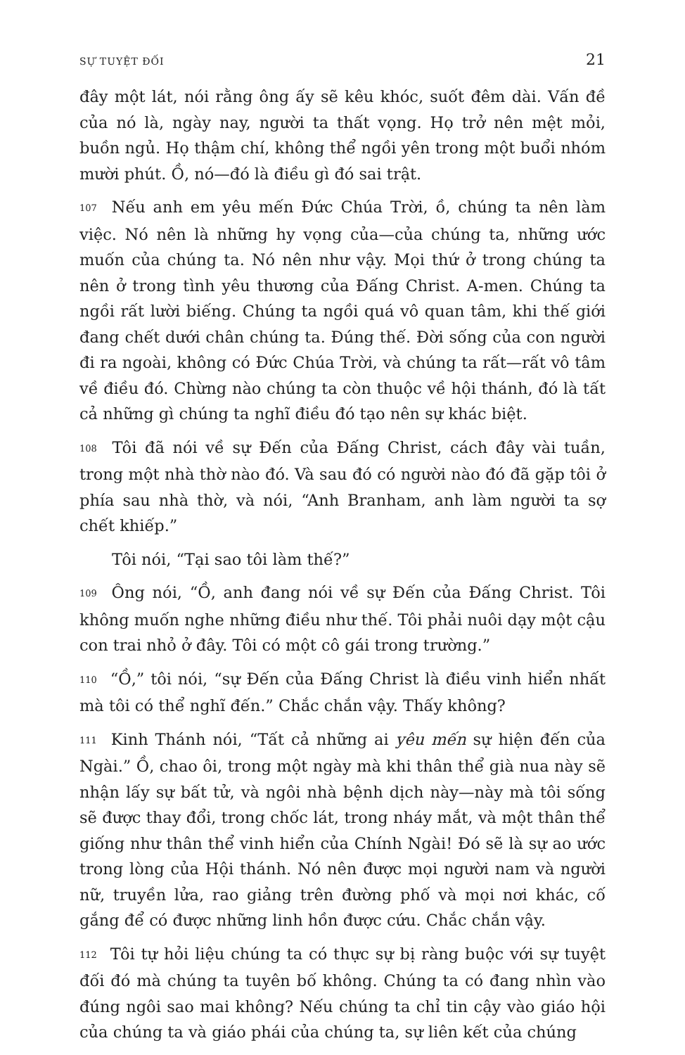SỰ TUYỆT ĐỐI 21
đây một lát, nói rằng ông ấy sẽ kêu khóc, suốt đêm dài. Vấn đề của nó là, ngày nay, người ta thất vọng. Họ trở nên mệt mỏi, buồn ngủ. Họ thậm chí, không thể ngồi yên trong một buổi nhóm mười phút. Ồ, nó—đó là điều gì đó sai trật.
107 Nếu anh em yêu mến Đức Chúa Trời, ồ, chúng ta nên làm việc. Nó nên là những hy vọng của—của chúng ta, những ước muốn của chúng ta. Nó nên như vậy. Mọi thứ ở trong chúng ta nên ở trong tình yêu thương của Đấng Christ. A-men. Chúng ta ngồi rất lười biếng. Chúng ta ngồi quá vô quan tâm, khi thế giới đang chết dưới chân chúng ta. Đúng thế. Đời sống của con người đi ra ngoài, không có Đức Chúa Trời, và chúng ta rất—rất vô tâm về điều đó. Chừng nào chúng ta còn thuộc về hội thánh, đó là tất cả những gì chúng ta nghĩ điều đó tạo nên sự khác biệt.
108 Tôi đã nói về sự Đến của Đấng Christ, cách đây vài tuần, trong một nhà thờ nào đó. Và sau đó có người nào đó đã gặp tôi ở phía sau nhà thờ, và nói, “Anh Branham, anh làm người ta sợ chết khiếp.”
Tôi nói, “Tại sao tôi làm thế?”
109 Ông nói, “Ồ, anh đang nói về sự Đến của Đấng Christ. Tôi không muốn nghe những điều như thế. Tôi phải nuôi dạy một cậu con trai nhỏ ở đây. Tôi có một cô gái trong trường.”
110 “Ồ,” tôi nói, “sự Đến của Đấng Christ là điều vinh hiển nhất mà tôi có thể nghĩ đến.” Chắc chắn vậy. Thấy không?
111 Kinh Thánh nói, “Tất cả những ai yêu mến sự hiện đến của Ngài.” Ồ, chao ôi, trong một ngày mà khi thân thể già nua này sẽ nhận lấy sự bất tử, và ngôi nhà bệnh dịch này—này mà tôi sống sẽ được thay đổi, trong chốc lát, trong nháy mắt, và một thân thể giống như thân thể vinh hiển của Chính Ngài! Đó sẽ là sự ao ước trong lòng của Hội thánh. Nó nên được mọi người nam và người nữ, truyền lửa, rao giảng trên đường phố và mọi nơi khác, cố gắng để có được những linh hồn được cứu. Chắc chắn vậy.
112 Tôi tự hỏi liệu chúng ta có thực sự bị ràng buộc với sự tuyệt đối đó mà chúng ta tuyên bố không. Chúng ta có đang nhìn vào đúng ngôi sao mai không? Nếu chúng ta chỉ tin cậy vào giáo hội của chúng ta và giáo phái của chúng ta, sự liên kết của chúng